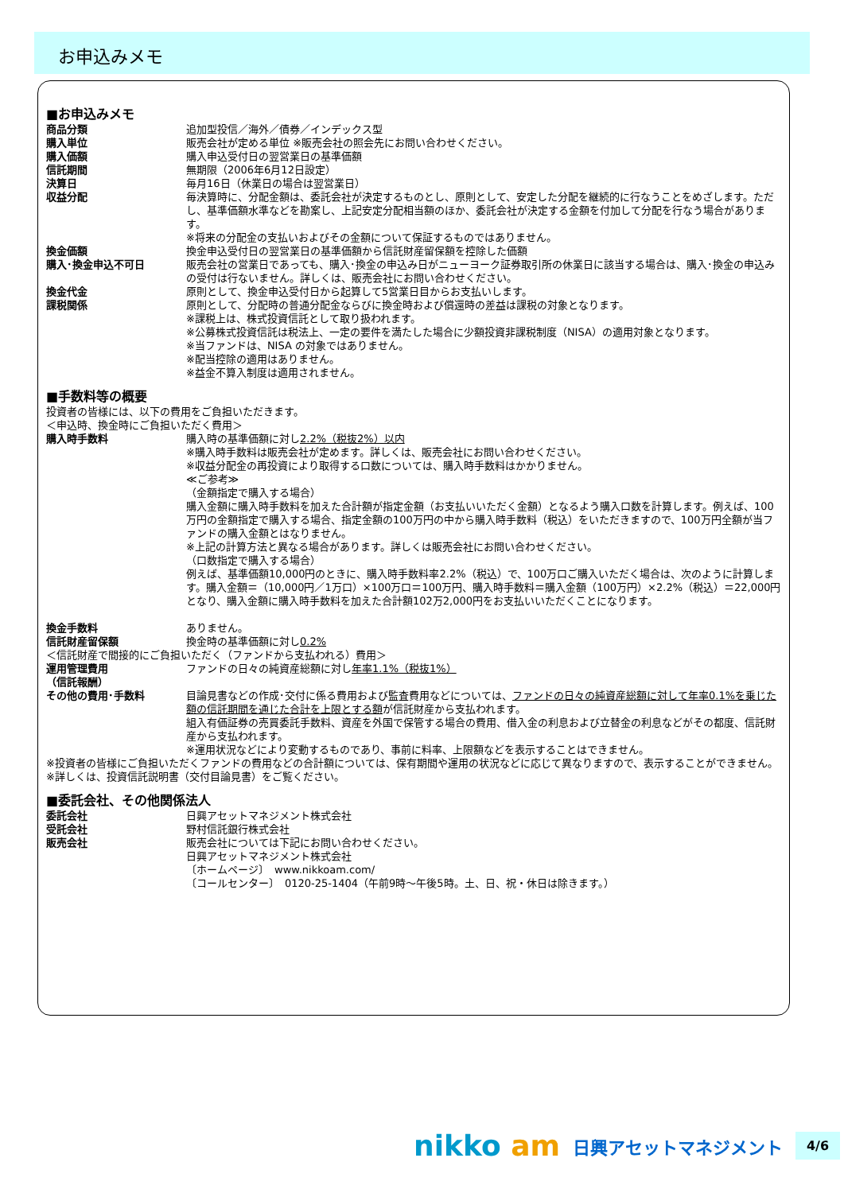お申込みメモ
■お申込みメモ
| 商品分類 | 追加型投信／海外／債券／インデックス型 |
| 購入単位 | 販売会社が定める単位 ※販売会社の照会先にお問い合わせください。 |
| 購入価額 | 購入申込受付日の翌営業日の基準価額 |
| 信託期間 | 無期限（2006年6月12日設定） |
| 決算日 | 毎月16日（休業日の場合は翌営業日） |
| 収益分配 | 毎決算時に、分配金額は、委託会社が決定するものとし、原則として、安定した分配を継続的に行なうことをめざします。ただし、基準価額水準などを勘案し、上記安定分配相当額のほか、委託会社が決定する金額を付加して分配を行なう場合があります。 ※将来の分配金の支払いおよびその金額について保証するものではありません。 |
| 換金価額 | 換金申込受付日の翌営業日の基準価額から信託財産留保額を控除した価額 |
| 購入･換金申込不可日 | 販売会社の営業日であっても、購入･換金の申込み日がニューヨーク証券取引所の休業日に該当する場合は、購入･換金の申込みの受付は行ないません。詳しくは、販売会社にお問い合わせください。 |
| 換金代金 | 原則として、換金申込受付日から起算して5営業日目からお支払いします。 |
| 課税関係 | 原則として、分配時の普通分配金ならびに換金時および償還時の差益は課税の対象となります。 ※課税上は、株式投資信託として取り扱われます。 ※公募株式投資信託は税法上、一定の要件を満たした場合に少額投資非課税制度（NISA）の適用対象となります。 ※当ファンドは、NISA の対象ではありません。 ※配当控除の適用はありません。 ※益金不算入制度は適用されません。 |
■手数料等の概要
投資者の皆様には、以下の費用をご負担いただきます。
＜申込時、換金時にご負担いただく費用＞
| 購入時手数料 | 購入時の基準価額に対し 2.2%（税抜2%）以内 ※購入時手数料は販売会社が定めます。詳しくは、販売会社にお問い合わせください。 ※収益分配金の再投資により取得する口数については、購入時手数料はかかりません。 ≪ご参考≫ （金額指定で購入する場合） 購入金額に購入時手数料を加えた合計額が指定金額（お支払いいただく金額）となるよう購入口数を計算します。例えば、100万円の金額指定で購入する場合、指定金額の100万円の中から購入時手数料（税込）をいただきますので、100万円全額が当ファンドの購入金額とはなりません。 ※上記の計算方法と異なる場合があります。詳しくは販売会社にお問い合わせください。 （口数指定で購入する場合） 例えば、基準価額10,000円のときに、購入時手数料率2.2%（税込）で、100万口ご購入いただく場合は、次のように計算します。購入金額＝（10,000円／1万口）×100万口＝100万円、購入時手数料＝購入金額（100万円）×2.2%（税込）＝22,000円となり、購入金額に購入時手数料を加えた合計額102万2,000円をお支払いいただくことになります。 |
| 換金手数料 | ありません。 |
| 信託財産留保額 | 換金時の基準価額に対し 0.2% |
＜信託財産で間接的にご負担いただく（ファンドから支払われる）費用＞
| 運用管理費用 （信託報酬） | ファンドの日々の純資産総額に対し 年率1.1%（税抜1%） |
| その他の費用･手数料 | 目論見書などの作成･交付に係る費用および監査費用などについては、 ファンドの日々の純資産総額に対して年率0.1%を乗じた額の信託期間を通じた合計を上限とする額 が信託財産から支払われます。 組入有価証券の売買委託手数料、資産を外国で保管する場合の費用、借入金の利息および立替金の利息などがその都度、信託財産から支払われます。 ※運用状況などにより変動するものであり、事前に料率、上限額などを表示することはできません。 |
※投資者の皆様にご負担いただくファンドの費用などの合計額については、保有期間や運用の状況などに応じて異なりますので、表示することができません。
※詳しくは、投資信託説明書（交付目論見書）をご覧ください。
■委託会社、その他関係法人
| 委託会社 | 日興アセットマネジメント株式会社 |
| 受託会社 | 野村信託銀行株式会社 |
| 販売会社 | 販売会社については下記にお問い合わせください。 日興アセットマネジメント株式会社 〔ホームページ〕 www.nikkoam.com/ 〔コールセンター〕 0120-25-1404（午前9時～午後5時。土、日、祝・休日は除きます。） |
nikko am
日興アセットマネジメント
4/6